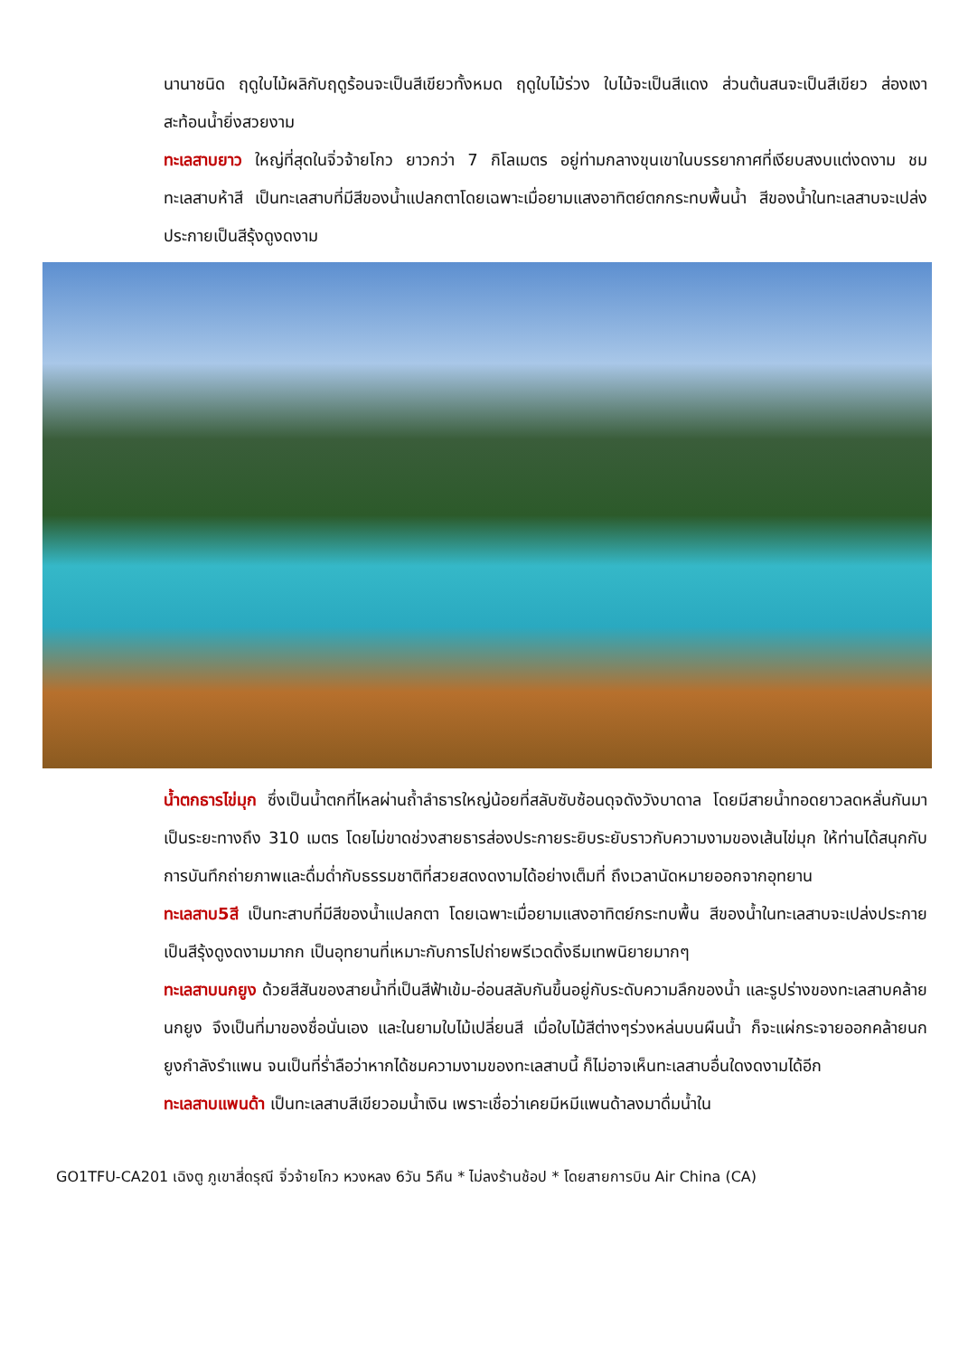นานาชนิด ฤดูใบไม้ผลิกับฤดูร้อนจะเป็นสีเขียวทั้งหมด ฤดูใบไม้ร่วง ใบไม้จะเป็นสีแดง ส่วนต้นสนจะเป็นสีเขียว ส่องเงาสะท้อนน้ำยิ่งสวยงาม
ทะเลสาบยาว ใหญ่ที่สุดในจิ่วจ้ายโกว ยาวกว่า 7 กิโลเมตร อยู่ท่ามกลางขุนเขาในบรรยากาศที่เงียบสงบแต่งดงาม ชม ทะเลสาบห้าสี เป็นทะเลสาบที่มีสีของน้ำแปลกตาโดยเฉพาะเมื่อยามแสงอาทิตย์ตกกระทบพื้นน้ำ สีของน้ำในทะเลสาบจะเปล่งประกายเป็นสีรุ้งดูงดงาม
น้ำตกธารไข่มุก ซึ่งเป็นน้ำตกที่ไหลผ่านถ้ำลำธารใหญ่น้อยที่สลับซับซ้อนดุจดังวังบาดาล โดยมีสายน้ำทอดยาวลดหลั่นกันมาเป็นระยะทางถึง 310 เมตร โดยไม่ขาดช่วงสายธารส่องประกายระยิบระยับราวกับความงามของเส้นไข่มุก ให้ท่านได้สนุกกับการบันทึกถ่ายภาพและดื่มด่ำกับธรรมชาติที่สวยสดงดงามได้อย่างเต็มที่ ถึงเวลานัดหมายออกจากอุทยาน
ทะเลสาบ5สี เป็นทะสาบที่มีสีของน้ำแปลกตา โดยเฉพาะเมื่อยามแสงอาทิตย์กระทบพื้น สีของน้ำในทะเลสาบจะเปล่งประกายเป็นสีรุ้งดูงดงามมากก เป็นอุทยานที่เหมาะกับการไปถ่ายพรีเวดดิ้งธีมเทพนิยายมากๆ
ทะเลสาบนกยูง ด้วยสีสันของสายน้ำที่เป็นสีฟ้าเข้ม-อ่อนสลับกันขึ้นอยู่กับระดับความลึกของน้ำ และรูปร่างของทะเลสาบคล้ายนกยูง จึงเป็นที่มาของชื่อนั่นเอง และในยามใบไม้เปลี่ยนสี เมื่อใบไม้สีต่างๆร่วงหล่นบนผืนน้ำ ก็จะแผ่กระจายออกคล้ายนกยูงกำลังรำแพน จนเป็นที่ร่ำลือว่าหากได้ชมความงามของทะเลสาบนี้ ก็ไม่อาจเห็นทะเลสาบอื่นใดงดงามได้อีก
ทะเลสาบแพนด้า เป็นทะเลสาบสีเขียวอมน้ำเงิน เพราะเชื่อว่าเคยมีหมีแพนด้าลงมาดื่มน้ำใน
GO1TFU-CA201 เฉิงตู ภูเขาสี่ดรุณี จิ่วจ้ายโกว หวงหลง 6วัน 5คืน * ไม่ลงร้านช้อป * โดยสายการบิน Air China (CA)